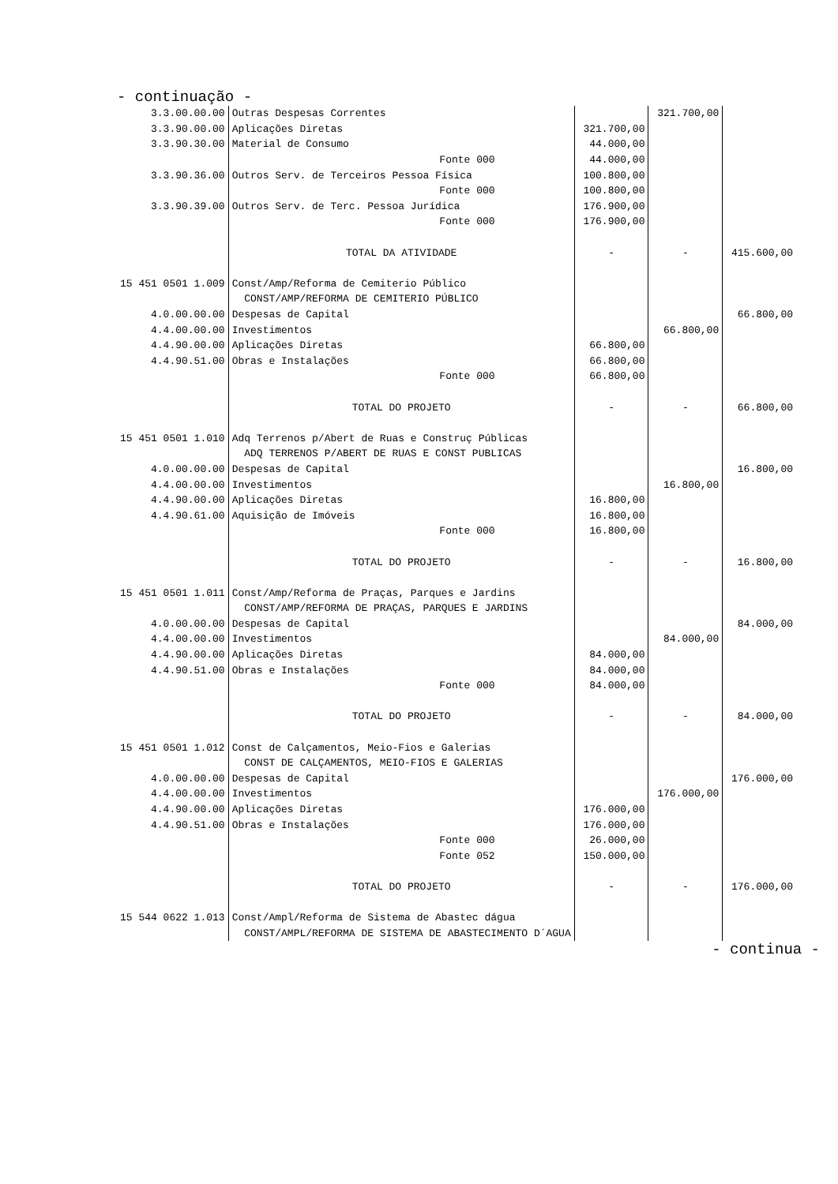- continuação -
| 3.3.00.00.00 | Outras Despesas Correntes | | | 321.700,00 | |
| 3.3.90.00.00 | Aplicações Diretas | | 321.700,00 | | |
| 3.3.90.30.00 | Material de Consumo | | 44.000,00 | | |
| | Fonte 000 | | 44.000,00 | | |
| 3.3.90.36.00 | Outros Serv. de Terceiros Pessoa Física | | 100.800,00 | | |
| | Fonte 000 | | 100.800,00 | | |
| 3.3.90.39.00 | Outros Serv. de Terc. Pessoa Jurídica | | 176.900,00 | | |
| | Fonte 000 | | 176.900,00 | | |
| | TOTAL DA ATIVIDADE | | - | - | 415.600,00 |
| 15 451 0501 1.009 | Const/Amp/Reforma de Cemiterio Público | | | | |
| | CONST/AMP/REFORMA DE CEMITERIO PÚBLICO | | | | |
| 4.0.00.00.00 | Despesas de Capital | | | | 66.800,00 |
| 4.4.00.00.00 | Investimentos | | | 66.800,00 | |
| 4.4.90.00.00 | Aplicações Diretas | | 66.800,00 | | |
| 4.4.90.51.00 | Obras e Instalações | | 66.800,00 | | |
| | Fonte 000 | | 66.800,00 | | |
| | TOTAL DO PROJETO | | - | - | 66.800,00 |
| 15 451 0501 1.010 | Adq Terrenos p/Abert de Ruas e Construç Públicas | | | | |
| | ADQ TERRENOS P/ABERT DE RUAS E CONST PUBLICAS | | | | |
| 4.0.00.00.00 | Despesas de Capital | | | | 16.800,00 |
| 4.4.00.00.00 | Investimentos | | | 16.800,00 | |
| 4.4.90.00.00 | Aplicações Diretas | | 16.800,00 | | |
| 4.4.90.61.00 | Aquisição de Imóveis | | 16.800,00 | | |
| | Fonte 000 | | 16.800,00 | | |
| | TOTAL DO PROJETO | | - | - | 16.800,00 |
| 15 451 0501 1.011 | Const/Amp/Reforma de Praças, Parques e Jardins | | | | |
| | CONST/AMP/REFORMA DE PRAÇAS, PARQUES E JARDINS | | | | |
| 4.0.00.00.00 | Despesas de Capital | | | | 84.000,00 |
| 4.4.00.00.00 | Investimentos | | | 84.000,00 | |
| 4.4.90.00.00 | Aplicações Diretas | | 84.000,00 | | |
| 4.4.90.51.00 | Obras e Instalações | | 84.000,00 | | |
| | Fonte 000 | | 84.000,00 | | |
| | TOTAL DO PROJETO | | - | - | 84.000,00 |
| 15 451 0501 1.012 | Const de Calçamentos, Meio-Fios e Galerias | | | | |
| | CONST DE CALÇAMENTOS, MEIO-FIOS E GALERIAS | | | | |
| 4.0.00.00.00 | Despesas de Capital | | | | 176.000,00 |
| 4.4.00.00.00 | Investimentos | | | 176.000,00 | |
| 4.4.90.00.00 | Aplicações Diretas | | 176.000,00 | | |
| 4.4.90.51.00 | Obras e Instalações | | 176.000,00 | | |
| | Fonte 000 | | 26.000,00 | | |
| | Fonte 052 | | 150.000,00 | | |
| | TOTAL DO PROJETO | | - | - | 176.000,00 |
| 15 544 0622 1.013 | Const/Ampl/Reforma de Sistema de Abastec dágua | | | | |
| | CONST/AMPL/REFORMA DE SISTEMA DE ABASTECIMENTO D´AGUA | | | | |
- continua -